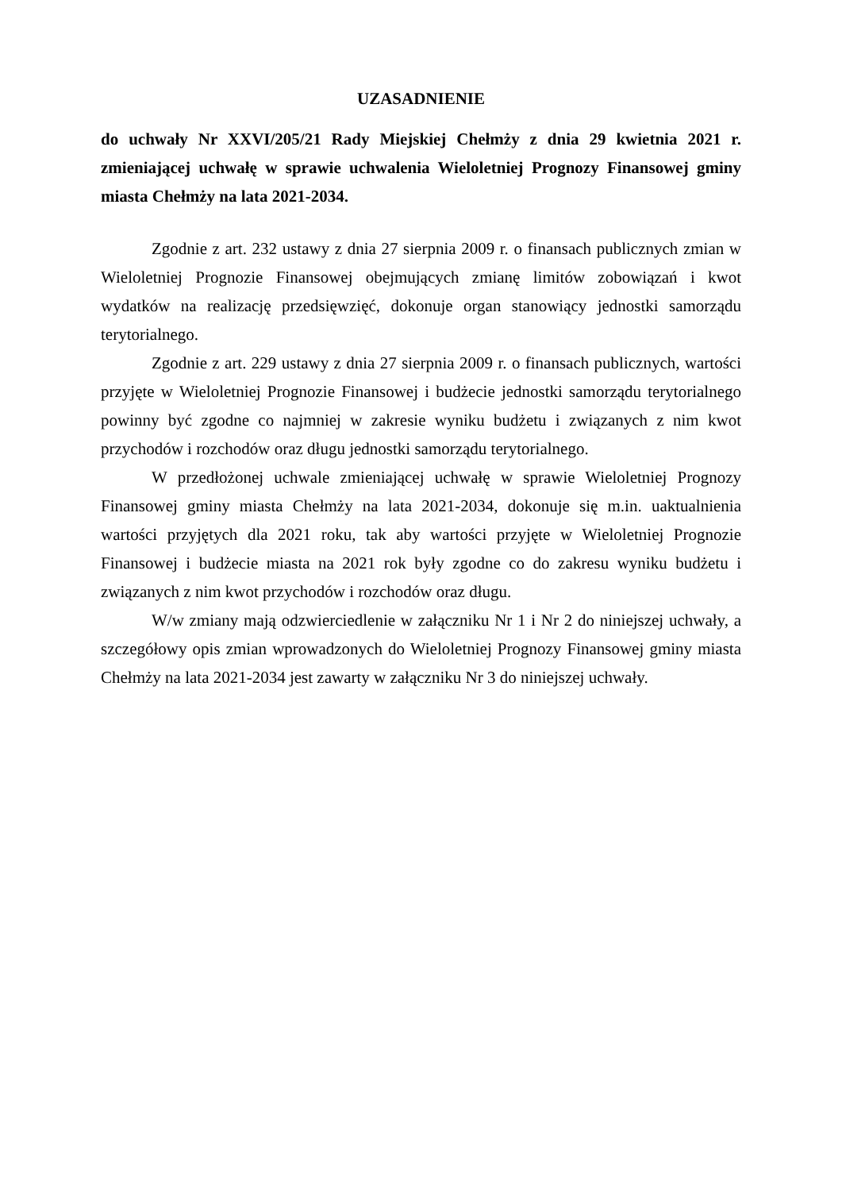UZASADNIENIE
do uchwały Nr XXVI/205/21 Rady Miejskiej Chełmży z dnia 29 kwietnia 2021 r. zmieniającej uchwałę w sprawie uchwalenia Wieloletniej Prognozy Finansowej gminy miasta Chełmży na lata 2021-2034.
Zgodnie z art. 232 ustawy z dnia 27 sierpnia 2009 r. o finansach publicznych zmian w Wieloletniej Prognozie Finansowej obejmujących zmianę limitów zobowiązań i kwot wydatków na realizację przedsięwzięć, dokonuje organ stanowiący jednostki samorządu terytorialnego.
Zgodnie z art. 229 ustawy z dnia 27 sierpnia 2009 r. o finansach publicznych, wartości przyjęte w Wieloletniej Prognozie Finansowej i budżecie jednostki samorządu terytorialnego powinny być zgodne co najmniej w zakresie wyniku budżetu i związanych z nim kwot przychodów i rozchodów oraz długu jednostki samorządu terytorialnego.
W przedłożonej uchwale zmieniającej uchwałę w sprawie Wieloletniej Prognozy Finansowej gminy miasta Chełmży na lata 2021-2034, dokonuje się m.in. uaktualnienia wartości przyjętych dla 2021 roku, tak aby wartości przyjęte w Wieloletniej Prognozie Finansowej i budżecie miasta na 2021 rok były zgodne co do zakresu wyniku budżetu i związanych z nim kwot przychodów i rozchodów oraz długu.
W/w zmiany mają odzwierciedlenie w załączniku Nr 1 i Nr 2 do niniejszej uchwały, a szczegółowy opis zmian wprowadzonych do Wieloletniej Prognozy Finansowej gminy miasta Chełmży na lata 2021-2034 jest zawarty w załączniku Nr 3 do niniejszej uchwały.